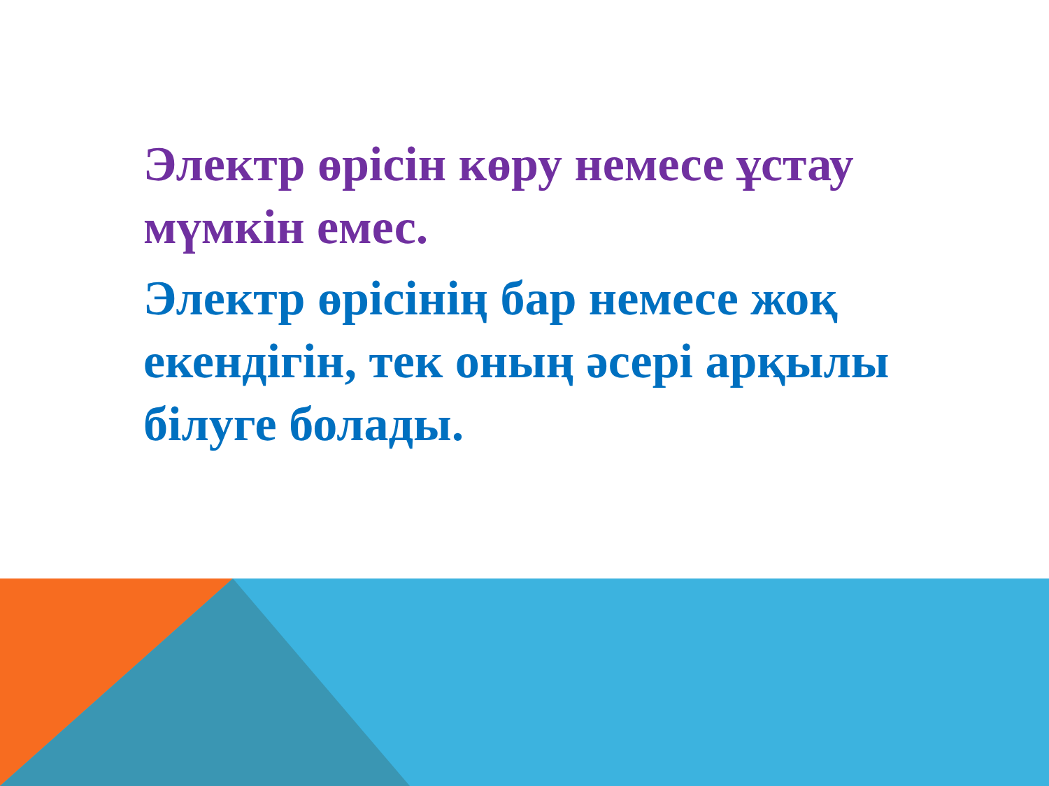Электр өрісін көру немесе ұстау мүмкін емес.
Электр өрісінің бар немесе жоқ екендігін, тек оның әсері арқылы білуге болады.